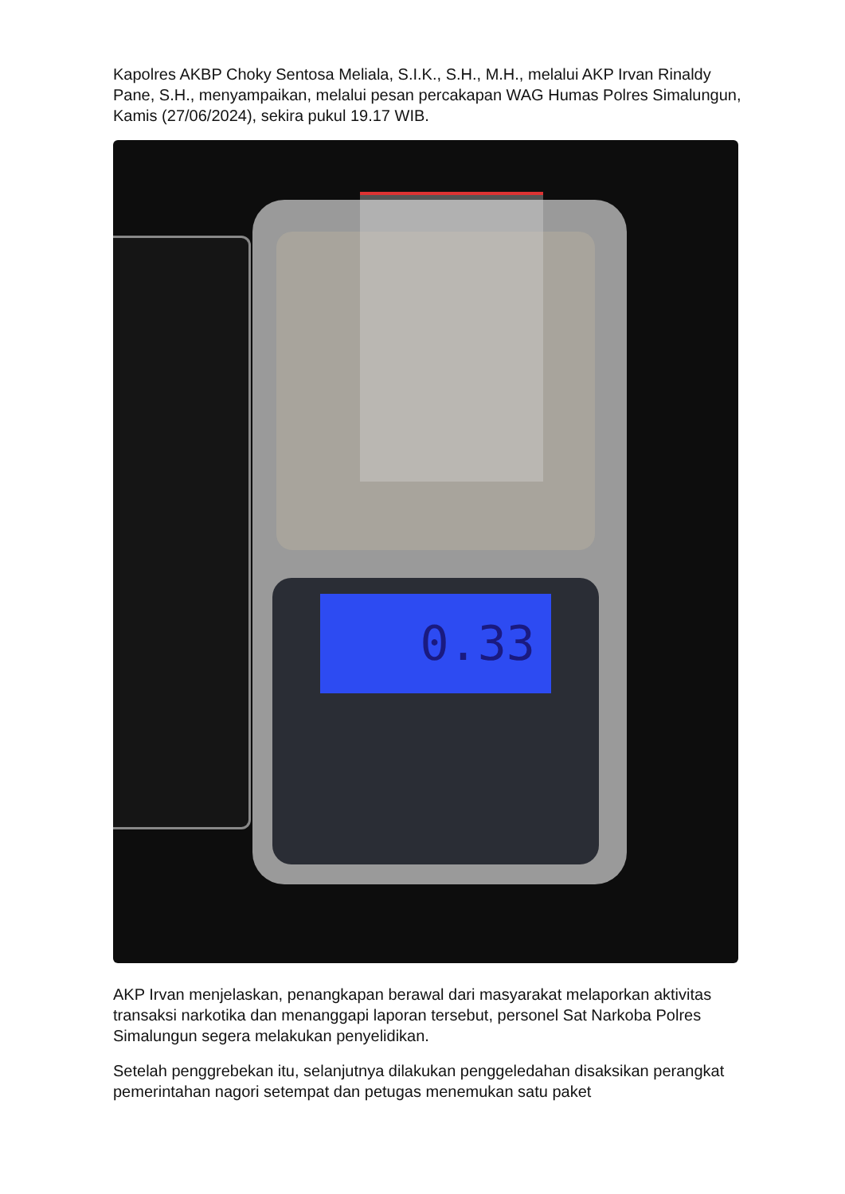Kapolres AKBP Choky Sentosa Meliala, S.I.K., S.H., M.H., melalui AKP Irvan Rinaldy Pane, S.H., menyampaikan, melalui pesan percakapan WAG Humas Polres Simalungun, Kamis (27/06/2024), sekira pukul 19.17 WIB.
0.33
AKP Irvan menjelaskan, penangkapan berawal dari masyarakat melaporkan aktivitas transaksi narkotika dan menanggapi laporan tersebut, personel Sat Narkoba Polres Simalungun segera melakukan penyelidikan.
Setelah penggrebekan itu, selanjutnya dilakukan penggeledahan disaksikan perangkat pemerintahan nagori setempat dan petugas menemukan satu paket